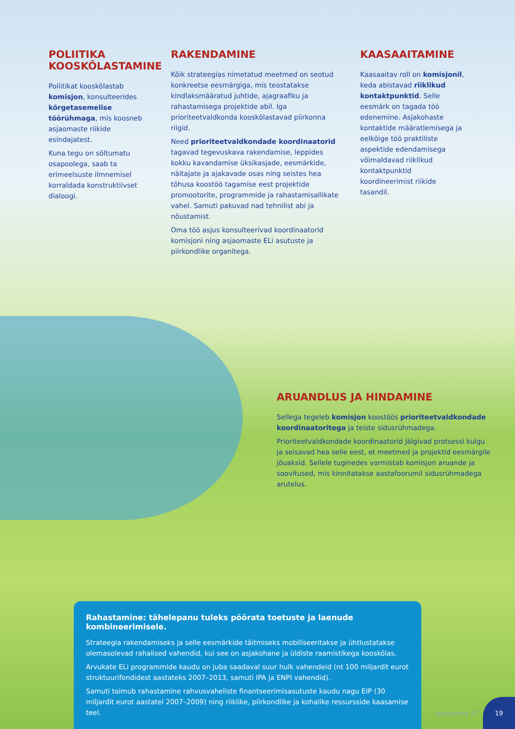POLIITIKA KOOSKÕLASTAMINE
Poliitikat kooskõlastab komisjon, konsulteerides kõrgetasemelise töörühmaga, mis koosneb asjaomaste riikide esindajatest.
Kuna tegu on sõltumatu osapoolega, saab ta erimeelsuste ilmnemisel korraldada konstruktiivset dialoogi.
RAKENDAMINE
Kõik strateegias nimetatud meetmed on seotud konkreetse eesmärgiga, mis teostatakse kindlaksmääratud juhtide, ajagraafiku ja rahastamisega projektide abil. Iga prioriteetvaldkonda kooskõlastavad piirkonna riigid.
Need prioriteetvaldkondade koordinaatorid tagavad tegevuskava rakendamise, leppides kokku kavandamise üksikasjade, eesmärkide, näitajate ja ajakavade osas ning seistes hea tõhusa koostöö tagamise eest projektide promootorite, programmide ja rahastamisallikate vahel. Samuti pakuvad nad tehnilist abi ja nõustamist.
Oma töö asjus konsulteerivad koordinaatorid komisjoni ning asjaomaste ELi asutuste ja piirkondlike organitega.
KAASAAITAMINE
Kaasaaitav roll on komisjonil, keda abistavad riiklikud kontaktpunktid. Selle eesmärk on tagada töö edenemine. Asjakohaste kontaktide määratlemisega ja eelkõige töö praktiliste aspektide edendamisega võimaldavad riiklikud kontaktpunktid koordineerimist riikide tasandil.
ARUANDLUS JA HINDAMINE
Sellega tegeleb komisjon koostöös prioriteetvaldkondade koordinaatoritega ja teiste sidusrühmadega.
Prioriteetvaldkondade koordinaatorid jälgivad protsessi kulgu ja seisavad hea selle eest, et meetmed ja projektid eesmärgile jõuaksid. Sellele tuginedes vormistab komisjon aruande ja soovitused, mis kinnitatakse aastafoorumil sidusrühmadega arutelus.
Rahastamine: tähelepanu tuleks pöörata toetuste ja laenude kombineerimisele.
Strateegia rakendamiseks ja selle eesmärkide täitmiseks mobiliseeritakse ja ühtlustatakse olemasolevad rahalised vahendid, kui see on asjakohane ja üldiste raamistikega kooskõlas.
Arvukate ELi programmide kaudu on juba saadaval suur hulk vahendeid (nt 100 miljardit eurot struktuurifondidest aastateks 2007–2013, samuti IPA ja ENPI vahendid).
Samuti toimub rahastamine rahvusvaheliste finantseerimisasutuste kaudu nagu EIP (30 miljardit eurot aastatel 2007–2009) ning riiklike, piirkondlike ja kohalike ressursside kaasamise teel.
panorama 37
19